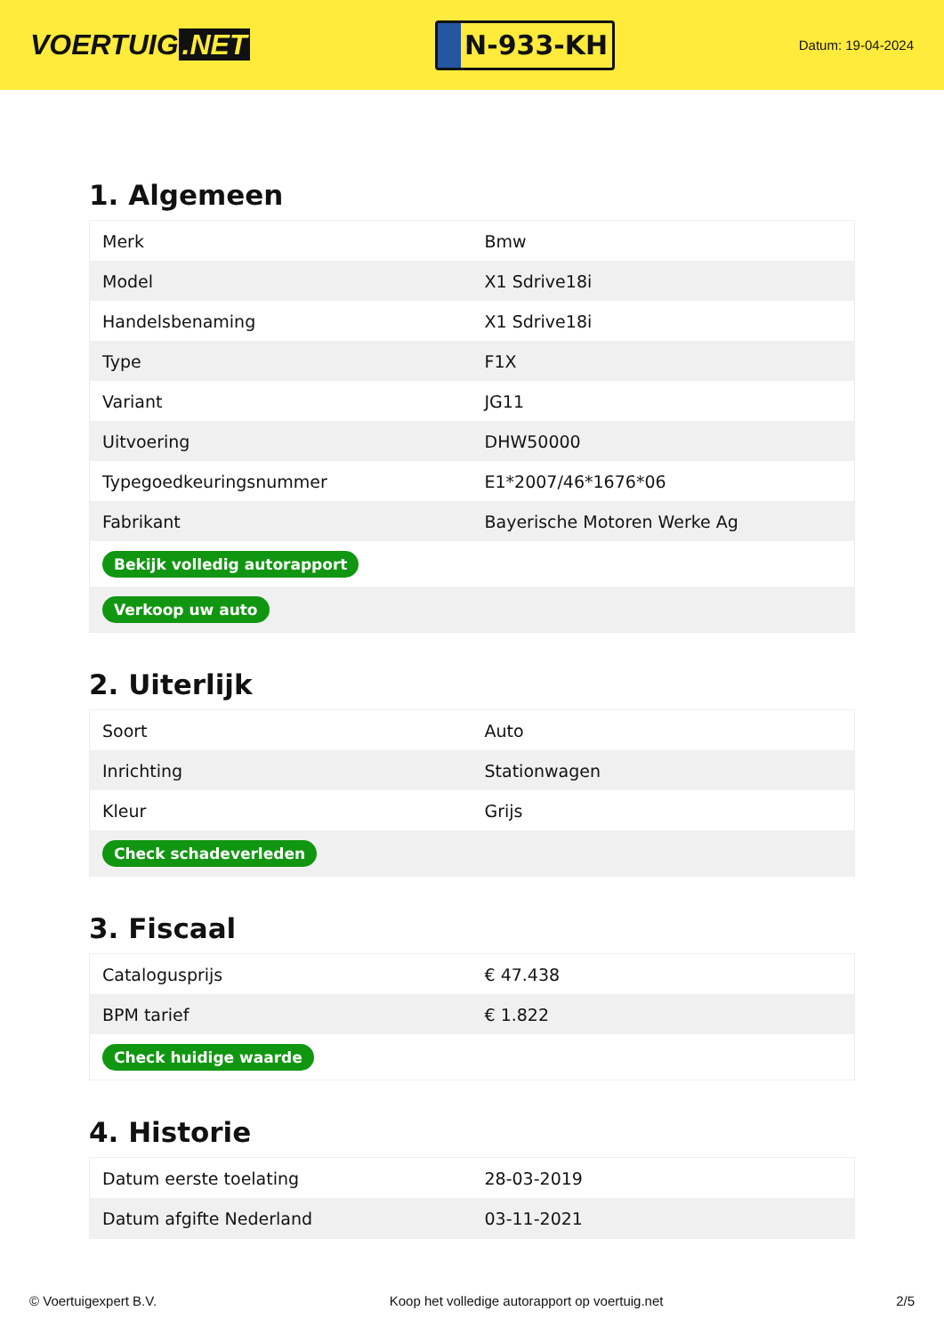VOERTUIG.NET
N-933-KH
Datum: 19-04-2024
1. Algemeen
| Merk | Bmw |
| Model | X1 Sdrive18i |
| Handelsbenaming | X1 Sdrive18i |
| Type | F1X |
| Variant | JG11 |
| Uitvoering | DHW50000 |
| Typegoedkeuringsnummer | E1*2007/46*1676*06 |
| Fabrikant | Bayerische Motoren Werke Ag |
| Bekijk volledig autorapport | |
| Verkoop uw auto | |
2. Uiterlijk
| Soort | Auto |
| Inrichting | Stationwagen |
| Kleur | Grijs |
| Check schadeverleden | |
3. Fiscaal
| Catalogusprijs | € 47.438 |
| BPM tarief | € 1.822 |
| Check huidige waarde | |
4. Historie
| Datum eerste toelating | 28-03-2019 |
| Datum afgifte Nederland | 03-11-2021 |
© Voertuigexpert B.V. Koop het volledige autorapport op voertuig.net 2/5